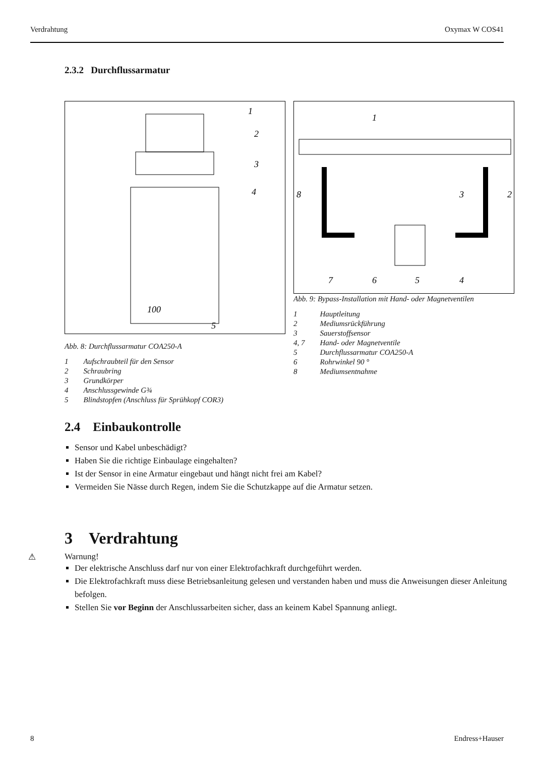Verdrahtung Oxymax W COS41
2.3.2 Durchflussarmatur
1
2
3
4
100
5
Abb. 8: Durchflussarmatur COA250-A
| 1 | Aufschraubteil für den Sensor |
| 2 | Schraubring |
| 3 | Grundkörper |
| 4 | Anschlussgewinde G¾ |
| 5 | Blindstopfen (Anschluss für Sprühkopf COR3) |
1
8
3
2
7
6
5
4
Abb. 9: Bypass-Installation mit Hand- oder Magnetventilen
| 1 | Hauptleitung |
| 2 | Mediumsrückführung |
| 3 | Sauerstoffsensor |
| 4, 7 | Hand- oder Magnetventile |
| 5 | Durchflussarmatur COA250-A |
| 6 | Rohrwinkel 90 ° |
| 8 | Mediumsentnahme |
2.4 Einbaukontrolle
Sensor und Kabel unbeschädigt?
Haben Sie die richtige Einbaulage eingehalten?
Ist der Sensor in eine Armatur eingebaut und hängt nicht frei am Kabel?
Vermeiden Sie Nässe durch Regen, indem Sie die Schutzkappe auf die Armatur setzen.
3 Verdrahtung
⚠ Warnung!
Der elektrische Anschluss darf nur von einer Elektrofachkraft durchgeführt werden.
Die Elektrofachkraft muss diese Betriebsanleitung gelesen und verstanden haben und muss die Anweisungen dieser Anleitung befolgen.
Stellen Sie vor Beginn der Anschlussarbeiten sicher, dass an keinem Kabel Spannung anliegt.
8 Endress+Hauser